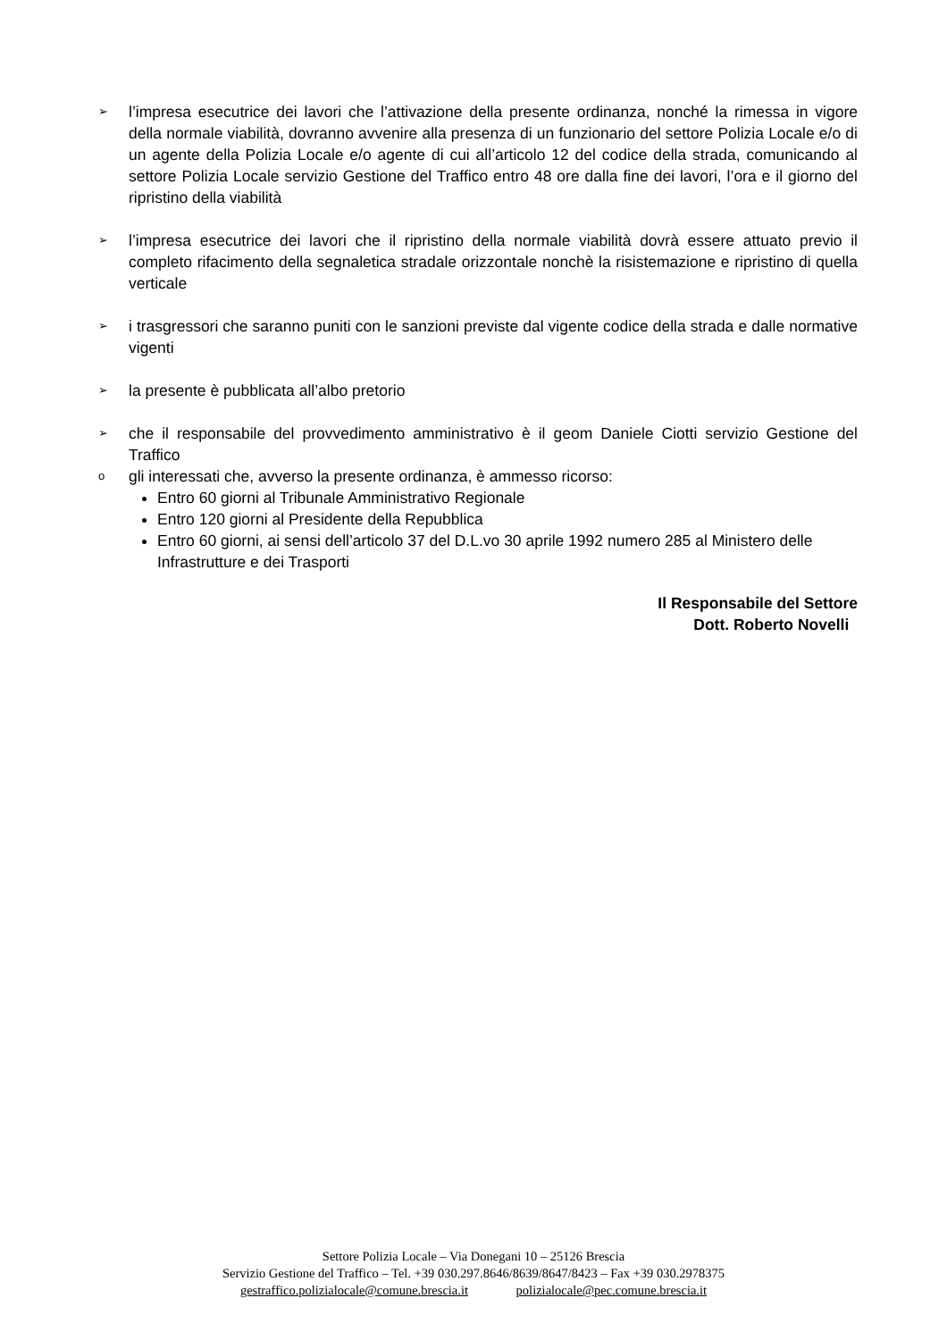➢ l’impresa esecutrice dei lavori che l’attivazione della presente ordinanza, nonché la rimessa in vigore della normale viabilità, dovranno avvenire alla presenza di un funzionario del settore Polizia Locale e/o di un agente della Polizia Locale e/o agente di cui all’articolo 12 del codice della strada, comunicando al settore Polizia Locale servizio Gestione del Traffico entro 48 ore dalla fine dei lavori, l’ora e il giorno del ripristino della viabilità
➢ l’impresa esecutrice dei lavori che il ripristino della normale viabilità dovrà essere attuato previo il completo rifacimento della segnaletica stradale orizzontale nonchè la risistemazione e ripristino di quella verticale
➢ i trasgressori che saranno puniti con le sanzioni previste dal vigente codice della strada e dalle normative vigenti
➢ la presente è pubblicata all’albo pretorio
➢ che il responsabile del provvedimento amministrativo è il geom Daniele Ciotti servizio Gestione del Traffico
ogli interessati che, avverso la presente ordinanza, è ammesso ricorso:
Entro 60 giorni al Tribunale Amministrativo Regionale
Entro 120 giorni al Presidente della Repubblica
Entro 60 giorni, ai sensi dell’articolo 37 del D.L.vo 30 aprile 1992 numero 285 al Ministero delle Infrastrutture e dei Trasporti
Il Responsabile del Settore
Dott. Roberto Novelli
Settore Polizia Locale – Via Donegani 10 – 25126 Brescia
Servizio Gestione del Traffico – Tel. +39 030.297.8646/8639/8647/8423 – Fax +39 030.2978375
gestraffico.polizialocale@comune.brescia.it polizialocale@pec.comune.brescia.it